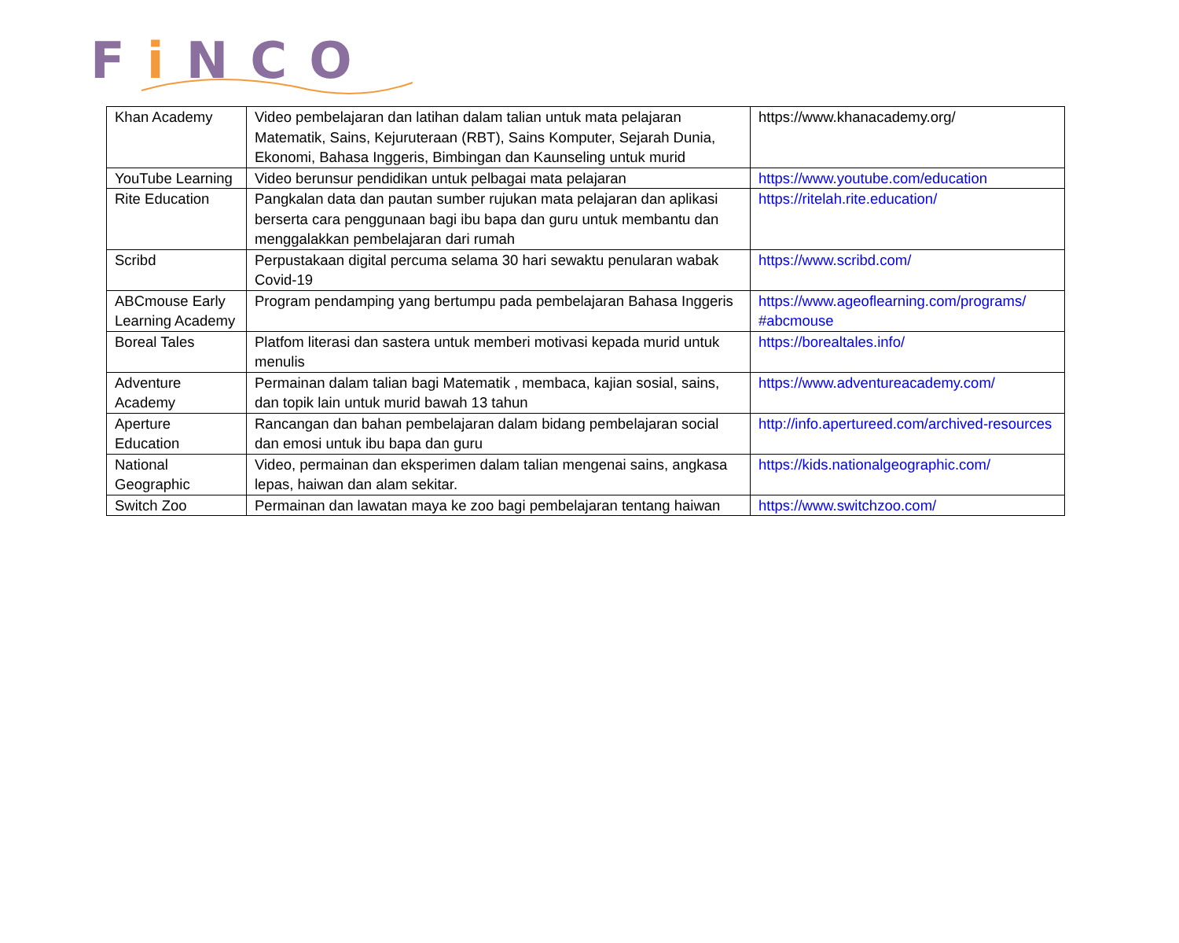Fi NCO
| Khan Academy | Video pembelajaran dan latihan dalam talian untuk mata pelajaran Matematik, Sains, Kejuruteraan (RBT), Sains Komputer, Sejarah Dunia, Ekonomi, Bahasa Inggeris, Bimbingan dan Kaunseling untuk murid | https://www.khanacademy.org/ |
| YouTube Learning | Video berunsur pendidikan untuk pelbagai mata pelajaran | https://www.youtube.com/education |
| Rite Education | Pangkalan data dan pautan sumber rujukan mata pelajaran dan aplikasi berserta cara penggunaan bagi ibu bapa dan guru untuk membantu dan menggalakkan pembelajaran dari rumah | https://ritelah.rite.education/ |
| Scribd | Perpustakaan digital percuma selama 30 hari sewaktu penularan wabak Covid-19 | https://www.scribd.com/ |
| ABCmouse Early Learning Academy | Program pendamping yang bertumpu pada pembelajaran Bahasa Inggeris | https://www.ageoflearning.com/programs/ #abcmouse |
| Boreal Tales | Platfom literasi dan sastera untuk memberi motivasi kepada murid untuk menulis | https://borealtales.info/ |
| Adventure Academy | Permainan dalam talian bagi Matematik , membaca, kajian sosial, sains, dan topik lain untuk murid bawah 13 tahun | https://www.adventureacademy.com/ |
| Aperture Education | Rancangan dan bahan pembelajaran dalam bidang pembelajaran social dan emosi untuk ibu bapa dan guru | http://info.apertureed.com/archived-resources |
| National Geographic | Video, permainan dan eksperimen dalam talian mengenai sains, angkasa lepas, haiwan dan alam sekitar. | https://kids.nationalgeographic.com/ |
| Switch Zoo | Permainan dan lawatan maya ke zoo bagi pembelajaran tentang haiwan | https://www.switchzoo.com/ |